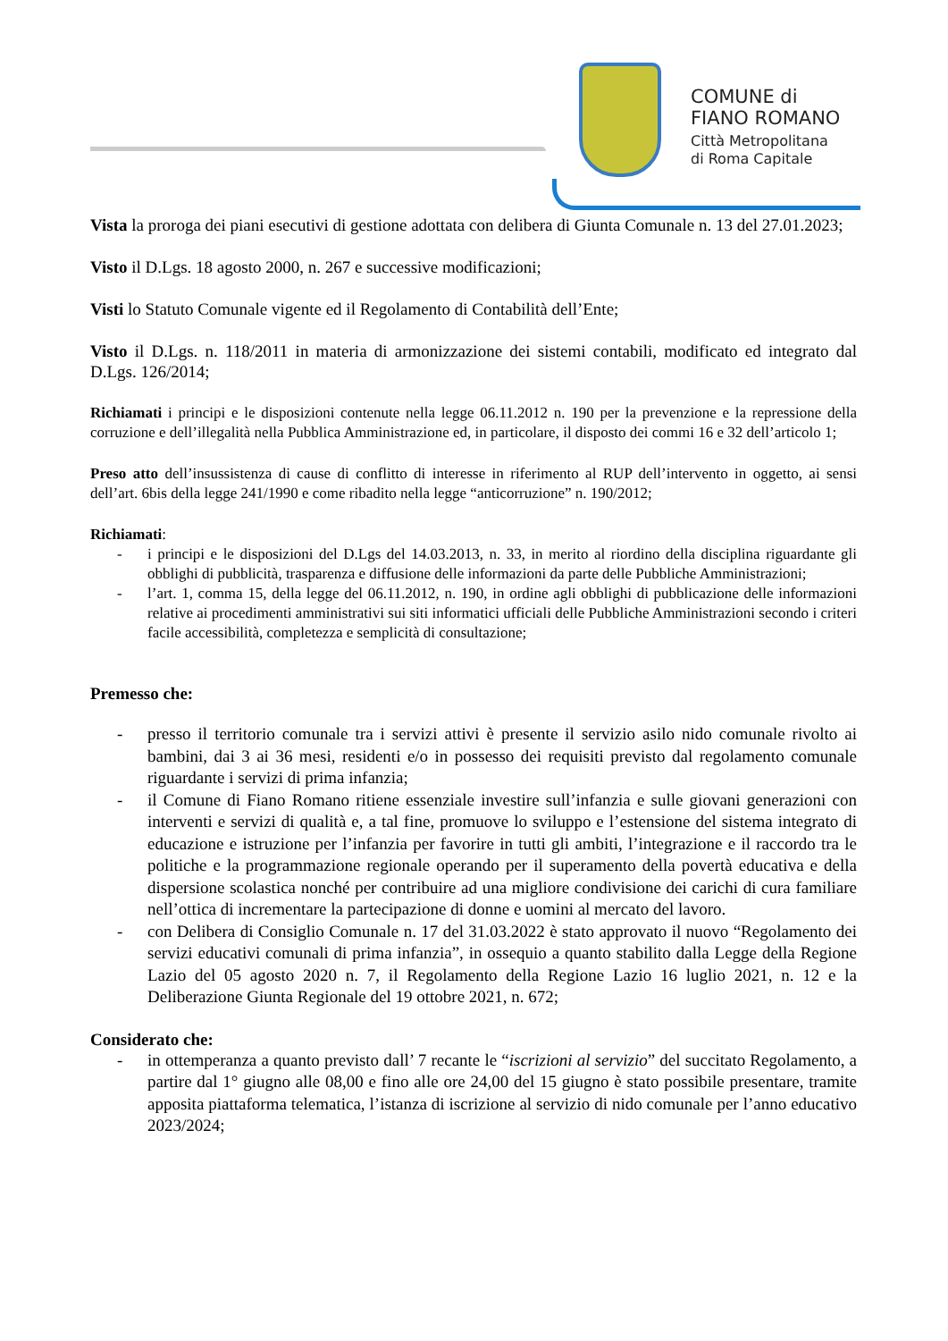COMUNE di
FIANO ROMANO
Città Metropolitana
di Roma Capitale
Vista la proroga dei piani esecutivi di gestione adottata con delibera di Giunta Comunale n. 13 del 27.01.2023;
Visto il D.Lgs. 18 agosto 2000, n. 267 e successive modificazioni;
Visti lo Statuto Comunale vigente ed il Regolamento di Contabilità dell’Ente;
Visto il D.Lgs. n. 118/2011 in materia di armonizzazione dei sistemi contabili, modificato ed integrato dal D.Lgs. 126/2014;
Richiamati i principi e le disposizioni contenute nella legge 06.11.2012 n. 190 per la prevenzione e la repressione della corruzione e dell’illegalità nella Pubblica Amministrazione ed, in particolare, il disposto dei commi 16 e 32 dell’articolo 1;
Preso atto dell’insussistenza di cause di conflitto di interesse in riferimento al RUP dell’intervento in oggetto, ai sensi dell’art. 6bis della legge 241/1990 e come ribadito nella legge “anticorruzione” n. 190/2012;
Richiamati:
- i principi e le disposizioni del D.Lgs del 14.03.2013, n. 33, in merito al riordino della disciplina riguardante gli obblighi di pubblicità, trasparenza e diffusione delle informazioni da parte delle Pubbliche Amministrazioni;
- l’art. 1, comma 15, della legge del 06.11.2012, n. 190, in ordine agli obblighi di pubblicazione delle informazioni relative ai procedimenti amministrativi sui siti informatici ufficiali delle Pubbliche Amministrazioni secondo i criteri facile accessibilità, completezza e semplicità di consultazione;
Premesso che:
- presso il territorio comunale tra i servizi attivi è presente il servizio asilo nido comunale rivolto ai bambini, dai 3 ai 36 mesi, residenti e/o in possesso dei requisiti previsto dal regolamento comunale riguardante i servizi di prima infanzia;
- il Comune di Fiano Romano ritiene essenziale investire sull’infanzia e sulle giovani generazioni con interventi e servizi di qualità e, a tal fine, promuove lo sviluppo e l’estensione del sistema integrato di educazione e istruzione per l’infanzia per favorire in tutti gli ambiti, l’integrazione e il raccordo tra le politiche e la programmazione regionale operando per il superamento della povertà educativa e della dispersione scolastica nonché per contribuire ad una migliore condivisione dei carichi di cura familiare nell’ottica di incrementare la partecipazione di donne e uomini al mercato del lavoro.
- con Delibera di Consiglio Comunale n. 17 del 31.03.2022 è stato approvato il nuovo “Regolamento dei servizi educativi comunali di prima infanzia”, in ossequio a quanto stabilito dalla Legge della Regione Lazio del 05 agosto 2020 n. 7, il Regolamento della Regione Lazio 16 luglio 2021, n. 12 e la Deliberazione Giunta Regionale del 19 ottobre 2021, n. 672;
Considerato che:
- in ottemperanza a quanto previsto dall’ 7 recante le “iscrizioni al servizio” del succitato Regolamento, a partire dal 1° giugno alle 08,00 e fino alle ore 24,00 del 15 giugno è stato possibile presentare, tramite apposita piattaforma telematica, l’istanza di iscrizione al servizio di nido comunale per l’anno educativo 2023/2024;